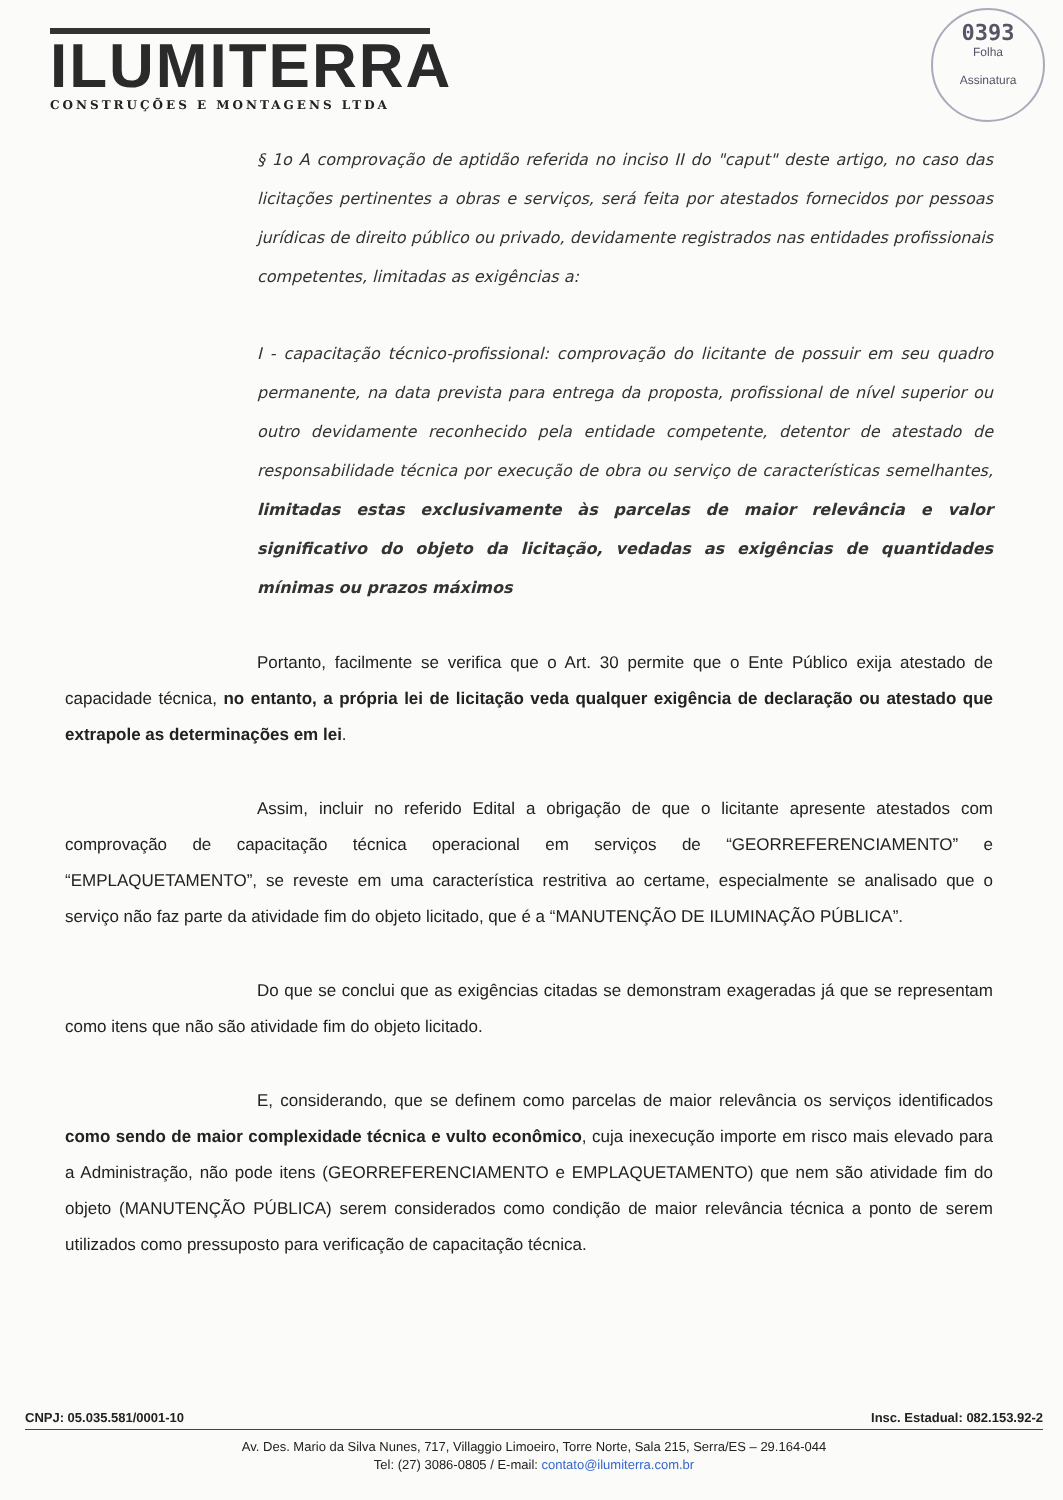ILUMITERRA
CONSTRUÇÕES E MONTAGENS LTDA
0393
Folha
Assinatura
§ 1o A comprovação de aptidão referida no inciso II do "caput" deste artigo, no caso das licitações pertinentes a obras e serviços, será feita por atestados fornecidos por pessoas jurídicas de direito público ou privado, devidamente registrados nas entidades profissionais competentes, limitadas as exigências a:
I - capacitação técnico-profissional: comprovação do licitante de possuir em seu quadro permanente, na data prevista para entrega da proposta, profissional de nível superior ou outro devidamente reconhecido pela entidade competente, detentor de atestado de responsabilidade técnica por execução de obra ou serviço de características semelhantes, limitadas estas exclusivamente às parcelas de maior relevância e valor significativo do objeto da licitação, vedadas as exigências de quantidades mínimas ou prazos máximos
Portanto, facilmente se verifica que o Art. 30 permite que o Ente Público exija atestado de capacidade técnica, no entanto, a própria lei de licitação veda qualquer exigência de declaração ou atestado que extrapole as determinações em lei.
Assim, incluir no referido Edital a obrigação de que o licitante apresente atestados com comprovação de capacitação técnica operacional em serviços de “GEORREFERENCIAMENTO” e “EMPLAQUETAMENTO”, se reveste em uma característica restritiva ao certame, especialmente se analisado que o serviço não faz parte da atividade fim do objeto licitado, que é a “MANUTENÇÃO DE ILUMINAÇÃO PÚBLICA”.
Do que se conclui que as exigências citadas se demonstram exageradas já que se representam como itens que não são atividade fim do objeto licitado.
E, considerando, que se definem como parcelas de maior relevância os serviços identificados como sendo de maior complexidade técnica e vulto econômico, cuja inexecução importe em risco mais elevado para a Administração, não pode itens (GEORREFERENCIAMENTO e EMPLAQUETAMENTO) que nem são atividade fim do objeto (MANUTENÇÃO PÚBLICA) serem considerados como condição de maior relevância técnica a ponto de serem utilizados como pressuposto para verificação de capacitação técnica.
CNPJ: 05.035.581/0001-10 Insc. Estadual: 082.153.92-2
Av. Des. Mario da Silva Nunes, 717, Villaggio Limoeiro, Torre Norte, Sala 215, Serra/ES – 29.164-044
Tel: (27) 3086-0805 / E-mail: contato@ilumiterra.com.br